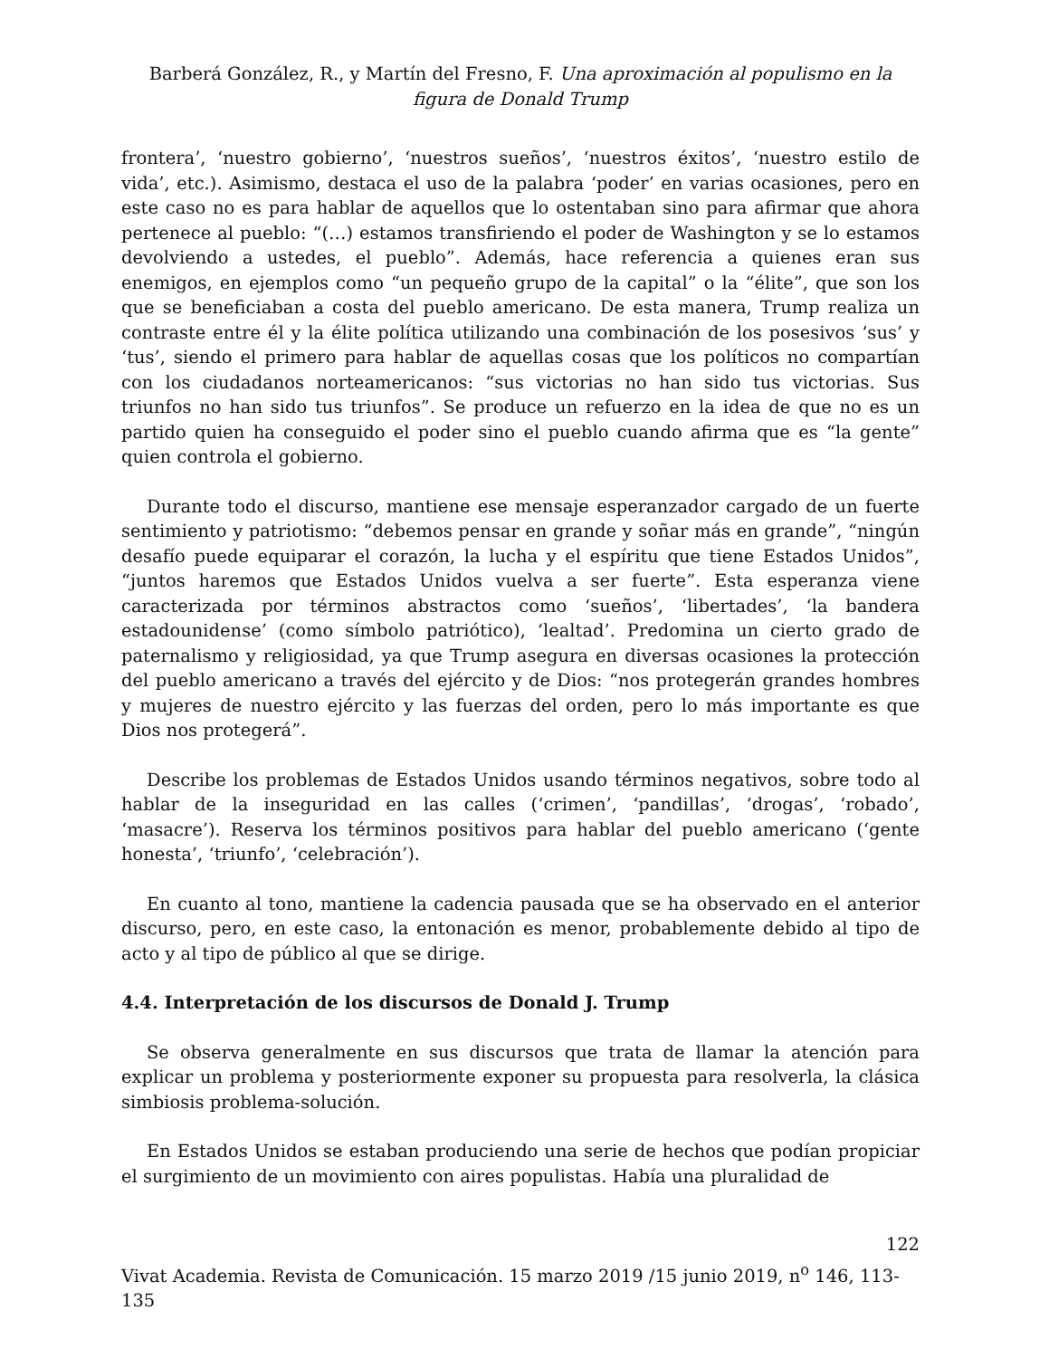Barberá González, R., y Martín del Fresno, F. Una aproximación al populismo en la figura de Donald Trump
frontera’, ‘nuestro gobierno’, ‘nuestros sueños’, ‘nuestros éxitos’, ‘nuestro estilo de vida’, etc.). Asimismo, destaca el uso de la palabra ‘poder’ en varias ocasiones, pero en este caso no es para hablar de aquellos que lo ostentaban sino para afirmar que ahora pertenece al pueblo: “(…) estamos transfiriendo el poder de Washington y se lo estamos devolviendo a ustedes, el pueblo”. Además, hace referencia a quienes eran sus enemigos, en ejemplos como “un pequeño grupo de la capital” o la “élite”, que son los que se beneficiaban a costa del pueblo americano. De esta manera, Trump realiza un contraste entre él y la élite política utilizando una combinación de los posesivos ‘sus’ y ‘tus’, siendo el primero para hablar de aquellas cosas que los políticos no compartían con los ciudadanos norteamericanos: “sus victorias no han sido tus victorias. Sus triunfos no han sido tus triunfos”. Se produce un refuerzo en la idea de que no es un partido quien ha conseguido el poder sino el pueblo cuando afirma que es “la gente” quien controla el gobierno.
Durante todo el discurso, mantiene ese mensaje esperanzador cargado de un fuerte sentimiento y patriotismo: “debemos pensar en grande y soñar más en grande”, “ningún desafío puede equiparar el corazón, la lucha y el espíritu que tiene Estados Unidos”, “juntos haremos que Estados Unidos vuelva a ser fuerte”. Esta esperanza viene caracterizada por términos abstractos como ‘sueños’, ‘libertades’, ‘la bandera estadounidense’ (como símbolo patriótico), ‘lealtad’. Predomina un cierto grado de paternalismo y religiosidad, ya que Trump asegura en diversas ocasiones la protección del pueblo americano a través del ejército y de Dios: “nos protegerán grandes hombres y mujeres de nuestro ejército y las fuerzas del orden, pero lo más importante es que Dios nos protegerá”.
Describe los problemas de Estados Unidos usando términos negativos, sobre todo al hablar de la inseguridad en las calles (‘crimen’, ‘pandillas’, ‘drogas’, ‘robado’, ‘masacre’). Reserva los términos positivos para hablar del pueblo americano (‘gente honesta’, ‘triunfo’, ‘celebración’).
En cuanto al tono, mantiene la cadencia pausada que se ha observado en el anterior discurso, pero, en este caso, la entonación es menor, probablemente debido al tipo de acto y al tipo de público al que se dirige.
4.4. Interpretación de los discursos de Donald J. Trump
Se observa generalmente en sus discursos que trata de llamar la atención para explicar un problema y posteriormente exponer su propuesta para resolverla, la clásica simbiosis problema-solución.
En Estados Unidos se estaban produciendo una serie de hechos que podían propiciar el surgimiento de un movimiento con aires populistas. Había una pluralidad de
122
Vivat Academia. Revista de Comunicación. 15 marzo 2019 /15 junio 2019, n<sup>o</sup> 146, 113-135